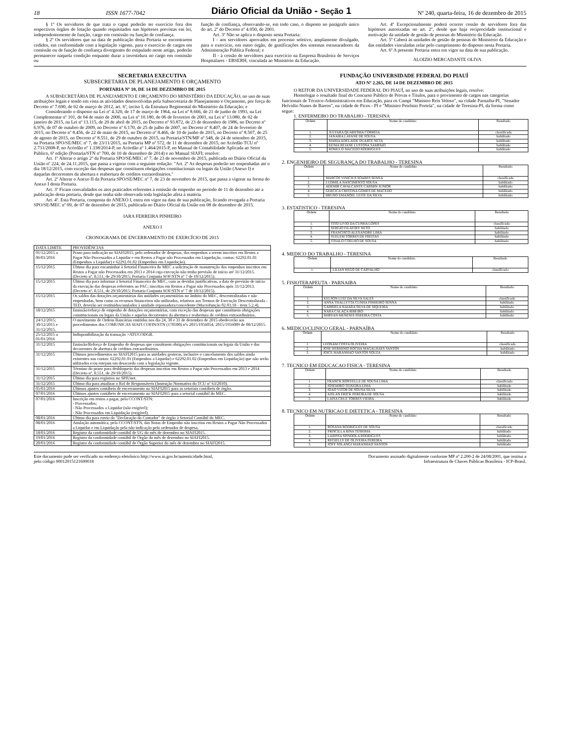18 ISSN 1677-7042 Diário Oficial da União - Seção 1 Nº 240, quarta-feira, 16 de dezembro de 2015
§ 1º Os servidores de que trata o caput poderão ter exercício fora dos respectivos órgãos de lotação quando requisitados nas hipóteses previstas em lei, independentemente de função, cargo em comissão ou função de confiança.
§ 2º Os servidores que na data de publicação desta Portaria se encontrarem cedidos, em conformidade com a legislação vigente, para o exercício de cargos em comissão ou de função de confiança divergentes do estipulado neste artigo, poderão permanecer naquela condição enquanto durar a investidura no cargo em comissão ou
função de confiança, observando-se, em todo caso, o disposto no parágrafo único do art. 2º do Decreto nº 4.050, de 2001.
Art. 3º Não se aplica o disposto nesta Portaria:
I - aos servidores aprovados em processo seletivo, amplamente divulgado, para o exercício, em outro órgão, de gratificações dos sistemas estruturadores da Administração Pública Federal; e
II - à cessão de servidores para exercício na Empresa Brasileira de Serviços Hospitalares - EBSERH, vinculada ao Ministério da Educação.
Art. 4º Excepcionalmente poderá ocorrer cessão de servidores fora das hipóteses autorizadas no art. 2º, desde que haja reciprocidade institucional e motivação da unidade de gestão de pessoas do Ministério da Educação.
Art. 5º Caberá às unidades de gestão de pessoas do Ministério da Educação e das entidades vinculadas zelar pelo cumprimento do disposto nesta Portaria.
Art. 6º A presente Portaria entra em vigor na data de sua publicação.
ALOIZIO MERCADANTE OLIVA
SECRETARIA EXECUTIVA
SUBSECRETARIA DE PLANEJAMENTO E ORÇAMENTO
PORTARIA Nº 10, DE 14 DE DEZEMBRO DE 2015
A SUBSECRETÁRIA DE PLANEJAMENTO E ORÇAMENTO DO MINISTÉRIO DA EDUCAÇÃO, no uso de suas atribuições legais e tendo em vista as atividades desenvolvidas pela Subsecretaria de Planejamento e Orçamento, por força do Decreto nº 7.690, de 02 de março de 2012, art. 6º, inciso I, da Estrutura Regimental do Ministério da Educação; e
Considerando o disposto na Lei nº 4.320, de 17 de março de 1964, na Lei nº 8.666, de 21 de junho de 1993, na Lei Complementar nº 101, de 04 de maio de 2000, na Lei nº 10.180, de 06 de fevereiro de 2001, na Lei nº 13.080, de 02 de janeiro de 2015, na Lei nº 13.115, de 20 de abril de 2015, no Decreto nº 93.872, de 23 de dezembro de 1986, no Decreto nº 6.976, de 07 de outubro de 2009, no Decreto nº 6.170, de 25 de julho de 2007, no Decreto nº 8.407, de 24 de fevereiro de 2015, no Decreto nº 8.456, de 22 de maio de 2015, no Decreto nº 8.466, de 10 de junho de 2015, no Decreto nº 8.507, de 25 de agosto de 2015, no Decreto nº 8.551, de 29 de outubro de 2015, na Portaria/STN/MF nº 548, de 24 de setembro de 2015, na Portaria SPO/SE/MEC nº 7, de 23/11/2015, na Portaria MP nº 572, de 11 de dezembro de 2015, no Acórdão TCU nº 2.731/2008-P, no Acórdão nº 1.338/2014-P, no Acórdão nº 1.464/2015-P, no Manual de Contabilidade Aplicada ao Setor Público, 6ª edição (Portaria/STN nº 700, de 10 de dezembro de 2014) e no Manual SIAFI; resolve:
Art. 1º Alterar o artigo 2º da Portaria SPO/SE/MEC nº 7, de 23 de novembro de 2015, publicada no Diário Oficial da União nº 224, de 24.11.2015, que passa a vigorar com a seguinte redação: "Art. 2º As despesas poderão ser empenhadas até o dia 18/12/2015, com exceção das despesas que constituem obrigações constitucionais ou legais da União (Anexo I) e daquelas decorrentes da abertura e reabertura de créditos extraordinários."
Art. 2º Alterar o Anexo II da Portaria SPO/SE/MEC nº 7, de 23 de novembro de 2015, que passa a vigorar na forma do Anexo I desta Portaria.
Art. 3º Ficam convalidados os atos praticados referentes à emissão de empenho no período de 11 de dezembro até a publicação desta portaria, desde que tenha sido observada toda legislação afeta à matéria.
Art. 4º. Esta Portaria, composta do ANEXO I, entra em vigor na data de sua publicação, ficando revogada a Portaria SPO/SE/MEC nº 09, de 07 de dezembro de 2015, publicada no Diário Oficial da União em 08 de dezembro de 2015.
IARA FERREIRA PINHEIRO
ANEXO I
CRONOGRAMA DE ENCERRAMENTO DE EXERCÍCIO DE 2015
| DATA LIMITE | PROVIDÊNCIAS |
| --- | --- |
| 01/12/2015 a 06/01/2016 | Prazo para indicação no SIAFI2015, pelo ordenador de despesas, dos empenhos a serem inscritos em Restos a Pagar Não Processados a Liquidar e em Restos a Pagar não Processados em Liquidação, contas: 62292.01.01 (Empenhos a Liquidar) e 62292.01.02 (Empenhos em Liquidação). |
| 15/12/2015 | Último dia para encaminhar à Setorial Financeira do MEC a solicitação de manutenção dos empenhos inscritos em Restos a Pagar não Processados em 2013 e 2014 cuja execução não tenha previsão de início até 31/12/2015. (Decreto nº. 8.551, de 29/10/2015; Portaria Conjunta SOF/STN nº 7 de 10/12/2015). |
| 15/12/2015 | Último dia para informar à Setorial Financeira do MEC, com as devidas justificativas, a data de previsão de início da execução das despesas referentes ao PAC; inscritas em Restos a Pagar não Processados após 31/12/2013. (Decreto nº. 8.551, de 29/10/2015; Portaria Conjunta SOF/STN nº 7 de 10/12/2015). |
| 15/12/2015 | Os saldos das dotações orçamentárias das unidades orçamentárias no âmbito do MEC, descentralizadas e não empenhadas, bem como os recursos financeiros não utilizados, relativos aos Termos de Execução Descentralizada - TED, deverão ser restituídos/anulados à unidade repassadora/concedente (Macrofunção 02.03.18 - item 5.2.4). |
| 18/12/2015 | Emissão/reforço de empenho de dotações orçamentárias, com exceção das despesas que constituem obrigações constitucionais ou legais da União e aquelas decorrentes da abertura e reabertura de créditos extraordinários. |
| 24/12/2015; 30/12/2015 e 31/12/2015. | O movimento de Ordens Bancárias emitidas nos dia 24, 30 e 31 de dezembro de 2015 obedecerão aos procedimentos dos COMUNICAS SIAFI COFIN/STN (170500) nºs 2015/1956054, 2015/1956089 de 08/12/2015. |
| 25/12/2015 a 01/01/2016 | Indisponibilização da transação >ATUCODGR. |
| 31/12/2015 | Emissão/Reforço de Empenho de despesas que constituem obrigações constitucionais ou legais da União e das decorrentes de abertura de créditos extraordinários. |
| 31/12/2015 | Últimos procedimentos no SIAFI2015 para as unidades gestoras, inclusive o cancelamento dos saldos ainda existentes nas contas: 62292.01.01 (Empenhos a Liquidar) e 62292.01.02 (Empenhos em Liquidação) que não serão utilizados e/ou estejam em desacordo com a legislação vigente. |
| 31/12/2015 | Término do prazo para desbloqueio das despesas inscritas em Restos a Pagar não Processados em 2013 e 2014 (Decreto nº. 8.551, de 29/10/2015). |
| 31/12/2015 | Último dia para registros no SPIUnet. |
| 31/12/2015 | Último dia para atualizar o Rol de Responsáveis (Instrução Normativa do TCU nº 63/2010). |
| 05/01/2016 | Últimos ajustes contábeis de encerramento no SIAFI2015 para as setoriais contábeis de órgão. |
| 07/01/2016 | Últimos ajustes contábeis de encerramento no SIAFI2015 para a setorial contábil do MEC. |
| 07/01/2016 | Inscrição em restos a pagar, pela CCONT/STN: - Processados; - Não Processados a Liquidar (não exigível); - Não Processados em Liquidação (exigível). |
| 08/01/2016 | Último dia para envio da "Declaração do Contador" de órgão à Setorial Contábil do MEC. |
| 08/01/2016 | Anulação automática, pela CCONT/STN, das Notas de Empenho não inscritas em Restos a Pagar Não Processados a Liquidar e em Liquidação pela não indicação pelo ordenador de despesa. |
| 18/01/2016 | Registro da conformidade contábil de UG do mês de dezembro no SIAFI2015. |
| 19/01/2016 | Registro da conformidade contábil de Órgão do mês de dezembro no SIAFI2015. |
| 20/01/2016 | Registro da conformidade contábil de Órgão Superior do mês de dezembro no SIAFI2015. |
FUNDAÇÃO UNIVERSIDADE FEDERAL DO PIAUÍ
ATO Nº 2.265, DE 14 DE DEZEMBRO DE 2015
O REITOR DA UNIVERSIDADE FEDERAL DO PIAUÍ, no uso de suas atribuições legais, resolve:
Homologar o resultado final do Concurso Público de Provas e Títulos, para o provimento de cargos nas categorias funcionais de Técnico-Administrativos em Educação, para os Campi "Ministro Reis Veloso", na cidade Parnaíba-PI, "Senador Helvídio Nunes de Barros", na cidade de Picos - PI e "Ministro Petrônio Portela", na cidade de Teresina-PI, da forma como segue:
1. ENFERMEIRO DO TRABALHO - TERESINA
| Ordem | Nome do candidato | Resultado |
| --- | --- | --- |
| 1. | JULYARA QUARESMA CORREIA | classificada |
| 2. | JANAIRA LAYANE DE SOUSA | habilitado |
| 3. | MARIA ADELAIDE DUARTE NETA | habilitado |
| 4. | KENIA REJANE LUSTOSA SAMPAIO | habilitado |
| 5. | ROMULO MACEDO RODRIGUES | habilitado |
2. ENGENHEIRO DE SEGURANÇA DO TRABALHO - TERESINA
| Ordem | Nome do candidato | Resultado |
| --- | --- | --- |
| 1. | MARCOS VINICIUS SOARES SENNA | classificado |
| 2. | LUDMILA NASCIMENTO SOUSA | habilitado |
| 3. | ADEMIR CAVALCANTE CARMIN JUNIOR | habilitado |
| 4. | GERCICA CRISTINA GOMES DE MACÊDO | habilitado |
| 5. | BRUNO EMANOEL LEITE DA SILVA | habilitado |
3. ESTATISTICO - TERESINA
| Ordem | Nome do candidato | Resultado |
| --- | --- | --- |
| 1. | TITO LIVIO DA CUNHA LOPES | classificado |
| 2. | SÉRGIO FILATOFF NETO | habilitado |
| 3. | FRANCISCO ALEXANDRE LIMA | habilitado |
| 4. | SUELEM TORRES DE FREITAS | habilitado |
| 5. | ITHALO COELHO DE SOUSA | habilitado |
4. MEDICO DO TRABALHO - TERESINA
| Ordem | Nome do candidato | Resultado |
| --- | --- | --- |
| 1. | LILIAN REGO DE CARVALHO | classificado |
5. FISIOTERAPEUTA - PARNAIBA
| Ordem | Nome do candidato | Resultado |
| --- | --- | --- |
| 1. | KELSON LUIZ DA SILVA SALES | classificado |
| 2. | ANNA THALLYTTA CUNHA PINHEIRO SENNA | habilitado |
| 3. | GABRIELA NAIARA SILVA DE SIQUEIRA | habilitado |
| 4. | NARA CALAÇA RIBEIRO | habilitado |
| 5. | BHRYAN MENESES PEREIRA COSTA | habilitado |
6. MEDICO/CLINICO GERAL - PARNAÍBA
| Ordem | Nome do candidato | Resultado |
| --- | --- | --- |
| 1. | LEONAM COSTA OLIVEIRA | classificado |
| 2. | JOSÉ HERMÍNIO ROCHA MAGALHÃES SANTOS | habilitado |
| 3. | JOICE MARANHÃO SANTOS SOUZA | habilitado |
7. TECNICO EM EDUCACAO FISICA - TERESINA
| Ordem | Nome do candidato | Resultado |
| --- | --- | --- |
| 1. | FRANCK RONYELLE DE SOUSA LIMA | classificado |
| 2. | JOSEMIRO TEIXEIRA LIMA | habilitado |
| 3. | JOAO VITOR DE SOUSA SILVA | habilitado |
| 4. | AISLAN ERICK PEREIRA DE SOUSA | habilitado |
| 5. | LAISA CRUZ TORRES VIEIRA | habilitado |
8. TECNICO EM NUTRICAO E DIETETICA - TERESINA
| Ordem | Nome do candidato | Resultado |
| --- | --- | --- |
| 1. | ROSANA RODRIGUES DE SOUSA | classificado |
| 2. | PRISCILLA RINA TESHIMA | habilitado |
| 3. | LARISSA SPINDOLA RODRIGUES | habilitado |
| 4. | REGIELLY DE OLIVEIRA PEREIRA | habilitado |
| 5. | JÓSY SOLANGI MARANHAO SANTOS | habilitado |
Este documento pode ser verificado no endereço eletrônico http://www.in.gov.br/autenticidade.html,
pelo código 00012015121600018
Documento assinado digitalmente conforme MP nº 2.200-2 de 24/08/2001, que institui a
Infraestrutura de Chaves Públicas Brasileira - ICP-Brasil.